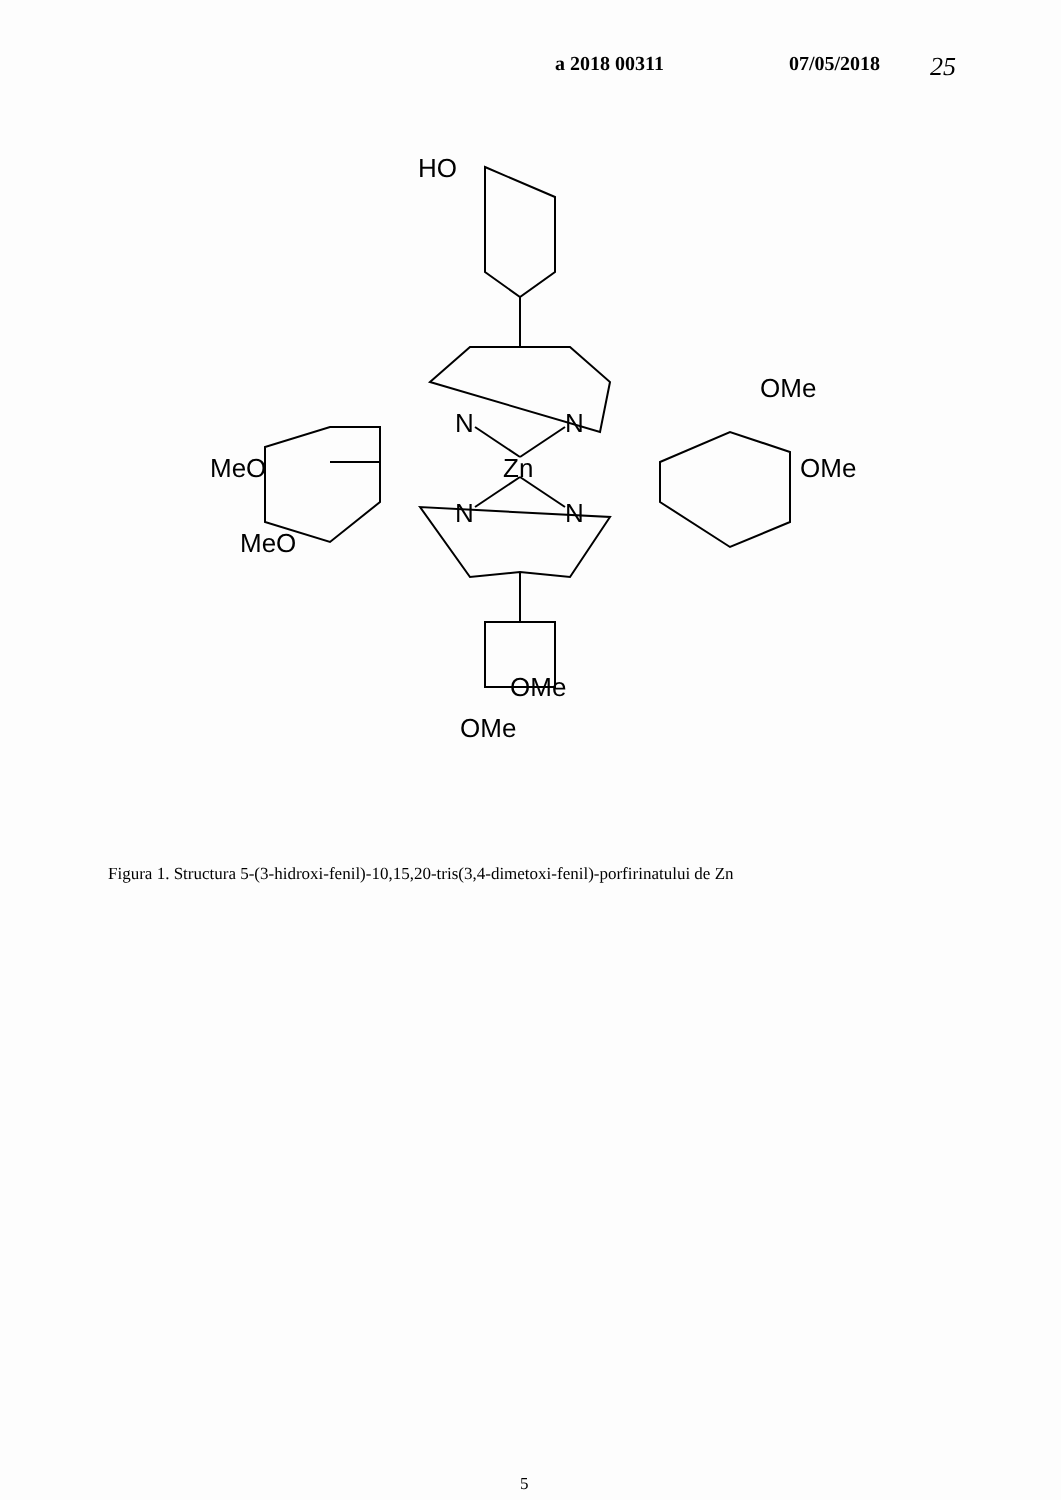a 2018 00311 07/05/2018 25
HO
OMe
OMe
MeO
MeO
N
N
Zn
N
N
OMe
OMe
Figura 1. Structura 5-(3-hidroxi-fenil)-10,15,20-tris(3,4-dimetoxi-fenil)-porfirinatului de Zn
5